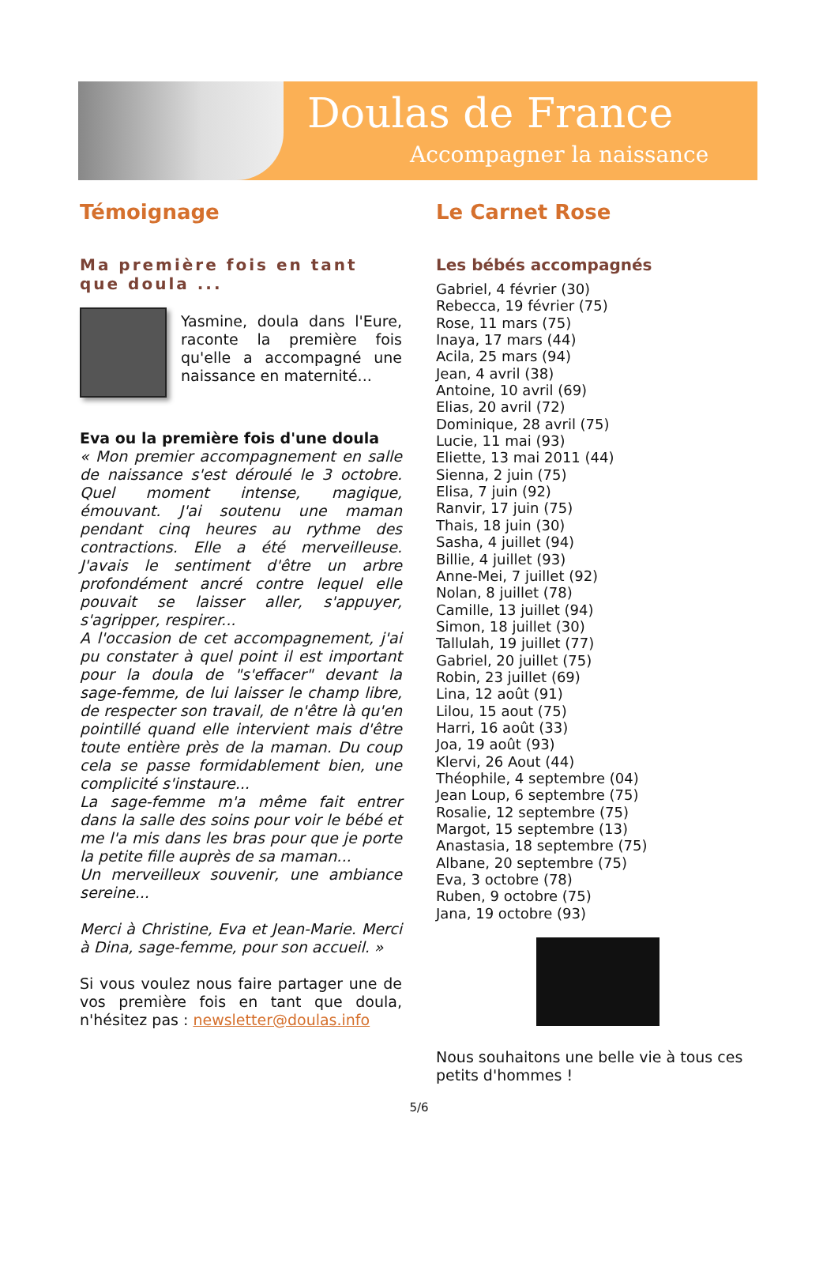Doulas de France
Accompagner la naissance
Témoignage
Ma première fois en tant que doula ...
Yasmine, doula dans l'Eure, raconte la première fois qu'elle a accompagné une naissance en maternité...
Eva ou la première fois d'une doula
« Mon premier accompagnement en salle de naissance s'est déroulé le 3 octobre. Quel moment intense, magique, émouvant. J'ai soutenu une maman pendant cinq heures au rythme des contractions. Elle a été merveilleuse. J'avais le sentiment d'être un arbre profondément ancré contre lequel elle pouvait se laisser aller, s'appuyer, s'agripper, respirer...
A l'occasion de cet accompagnement, j'ai pu constater à quel point il est important pour la doula de "s'effacer" devant la sage-femme, de lui laisser le champ libre, de respecter son travail, de n'être là qu'en pointillé quand elle intervient mais d'être toute entière près de la maman. Du coup cela se passe formidablement bien, une complicité s'instaure...
La sage-femme m'a même fait entrer dans la salle des soins pour voir le bébé et me l'a mis dans les bras pour que je porte la petite fille auprès de sa maman...
Un merveilleux souvenir, une ambiance sereine...
Merci à Christine, Eva et Jean-Marie. Merci à Dina, sage-femme, pour son accueil. »
Si vous voulez nous faire partager une de vos première fois en tant que doula, n'hésitez pas : newsletter@doulas.info
Le Carnet Rose
Les bébés accompagnés
Gabriel, 4 février (30)
Rebecca, 19 février (75)
Rose, 11 mars (75)
Inaya, 17 mars (44)
Acila, 25 mars (94)
Jean, 4 avril (38)
Antoine, 10 avril (69)
Elias, 20 avril (72)
Dominique, 28 avril (75)
Lucie, 11 mai (93)
Eliette, 13 mai 2011 (44)
Sienna, 2 juin (75)
Elisa, 7 juin (92)
Ranvir, 17 juin (75)
Thais, 18 juin (30)
Sasha, 4 juillet (94)
Billie, 4 juillet (93)
Anne-Mei, 7 juillet (92)
Nolan, 8 juillet (78)
Camille, 13 juillet (94)
Simon, 18 juillet (30)
Tallulah, 19 juillet (77)
Gabriel, 20 juillet (75)
Robin, 23 juillet (69)
Lina, 12 août (91)
Lilou, 15 aout (75)
Harri, 16 août (33)
Joa, 19 août (93)
Klervi, 26 Aout (44)
Théophile, 4 septembre (04)
Jean Loup, 6 septembre (75)
Rosalie, 12 septembre (75)
Margot, 15 septembre (13)
Anastasia, 18 septembre (75)
Albane, 20 septembre (75)
Eva, 3 octobre (78)
Ruben, 9 octobre (75)
Jana, 19 octobre (93)
Nous souhaitons une belle vie à tous ces petits d'hommes !
5/6